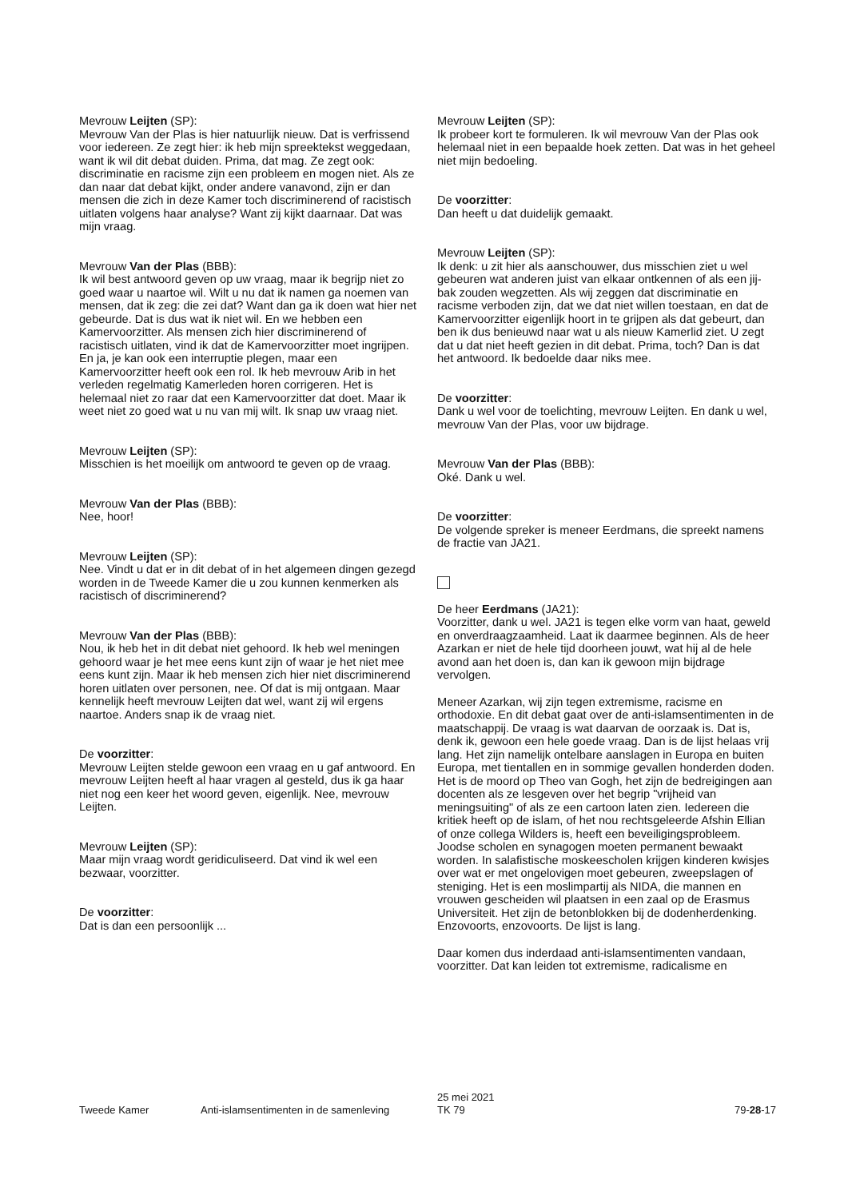Mevrouw Leijten (SP):
Mevrouw Van der Plas is hier natuurlijk nieuw. Dat is verfrissend voor iedereen. Ze zegt hier: ik heb mijn spreektekst weggedaan, want ik wil dit debat duiden. Prima, dat mag. Ze zegt ook: discriminatie en racisme zijn een probleem en mogen niet. Als ze dan naar dat debat kijkt, onder andere vanavond, zijn er dan mensen die zich in deze Kamer toch discriminerend of racistisch uitlaten volgens haar analyse? Want zij kijkt daarnaar. Dat was mijn vraag.
Mevrouw Van der Plas (BBB):
Ik wil best antwoord geven op uw vraag, maar ik begrijp niet zo goed waar u naartoe wil. Wilt u nu dat ik namen ga noemen van mensen, dat ik zeg: die zei dat? Want dan ga ik doen wat hier net gebeurde. Dat is dus wat ik niet wil. En we hebben een Kamervoorzitter. Als mensen zich hier discriminerend of racistisch uitlaten, vind ik dat de Kamervoorzitter moet ingrijpen. En ja, je kan ook een interruptie plegen, maar een Kamervoorzitter heeft ook een rol. Ik heb mevrouw Arib in het verleden regelmatig Kamerleden horen corrigeren. Het is helemaal niet zo raar dat een Kamervoorzitter dat doet. Maar ik weet niet zo goed wat u nu van mij wilt. Ik snap uw vraag niet.
Mevrouw Leijten (SP):
Misschien is het moeilijk om antwoord te geven op de vraag.
Mevrouw Van der Plas (BBB):
Nee, hoor!
Mevrouw Leijten (SP):
Nee. Vindt u dat er in dit debat of in het algemeen dingen gezegd worden in de Tweede Kamer die u zou kunnen kenmerken als racistisch of discriminerend?
Mevrouw Van der Plas (BBB):
Nou, ik heb het in dit debat niet gehoord. Ik heb wel meningen gehoord waar je het mee eens kunt zijn of waar je het niet mee eens kunt zijn. Maar ik heb mensen zich hier niet discriminerend horen uitlaten over personen, nee. Of dat is mij ontgaan. Maar kennelijk heeft mevrouw Leijten dat wel, want zij wil ergens naartoe. Anders snap ik de vraag niet.
De voorzitter:
Mevrouw Leijten stelde gewoon een vraag en u gaf antwoord. En mevrouw Leijten heeft al haar vragen al gesteld, dus ik ga haar niet nog een keer het woord geven, eigenlijk. Nee, mevrouw Leijten.
Mevrouw Leijten (SP):
Maar mijn vraag wordt geridiculiseerd. Dat vind ik wel een bezwaar, voorzitter.
De voorzitter:
Dat is dan een persoonlijk ...
Mevrouw Leijten (SP):
Ik probeer kort te formuleren. Ik wil mevrouw Van der Plas ook helemaal niet in een bepaalde hoek zetten. Dat was in het geheel niet mijn bedoeling.
De voorzitter:
Dan heeft u dat duidelijk gemaakt.
Mevrouw Leijten (SP):
Ik denk: u zit hier als aanschouwer, dus misschien ziet u wel gebeuren wat anderen juist van elkaar ontkennen of als een jij-bak zouden wegzetten. Als wij zeggen dat discriminatie en racisme verboden zijn, dat we dat niet willen toestaan, en dat de Kamervoorzitter eigenlijk hoort in te grijpen als dat gebeurt, dan ben ik dus benieuwd naar wat u als nieuw Kamerlid ziet. U zegt dat u dat niet heeft gezien in dit debat. Prima, toch? Dan is dat het antwoord. Ik bedoelde daar niks mee.
De voorzitter:
Dank u wel voor de toelichting, mevrouw Leijten. En dank u wel, mevrouw Van der Plas, voor uw bijdrage.
Mevrouw Van der Plas (BBB):
Oké. Dank u wel.
De voorzitter:
De volgende spreker is meneer Eerdmans, die spreekt namens de fractie van JA21.
De heer Eerdmans (JA21):
Voorzitter, dank u wel. JA21 is tegen elke vorm van haat, geweld en onverdraagzaamheid. Laat ik daarmee beginnen. Als de heer Azarkan er niet de hele tijd doorheen jouwt, wat hij al de hele avond aan het doen is, dan kan ik gewoon mijn bijdrage vervolgen.
Meneer Azarkan, wij zijn tegen extremisme, racisme en orthodoxie. En dit debat gaat over de anti-islamsentimenten in de maatschappij. De vraag is wat daarvan de oorzaak is. Dat is, denk ik, gewoon een hele goede vraag. Dan is de lijst helaas vrij lang. Het zijn namelijk ontelbare aanslagen in Europa en buiten Europa, met tientallen en in sommige gevallen honderden doden. Het is de moord op Theo van Gogh, het zijn de bedreigingen aan docenten als ze lesgeven over het begrip "vrijheid van meningsuiting" of als ze een cartoon laten zien. Iedereen die kritiek heeft op de islam, of het nou rechtsgeleerde Afshin Ellian of onze collega Wilders is, heeft een beveiligingsprobleem. Joodse scholen en synagogen moeten permanent bewaakt worden. In salafistische moskeescholen krijgen kinderen kwisjes over wat er met ongelovigen moet gebeuren, zweepslagen of steniging. Het is een moslimpartij als NIDA, die mannen en vrouwen gescheiden wil plaatsen in een zaal op de Erasmus Universiteit. Het zijn de betonblokken bij de dodenherdenking. Enzovoorts, enzovoorts. De lijst is lang.
Daar komen dus inderdaad anti-islamsentimenten vandaan, voorzitter. Dat kan leiden tot extremisme, radicalisme en
Tweede Kamer
Anti-islamsentimenten in de samenleving
25 mei 2021
TK 79
79-28-17